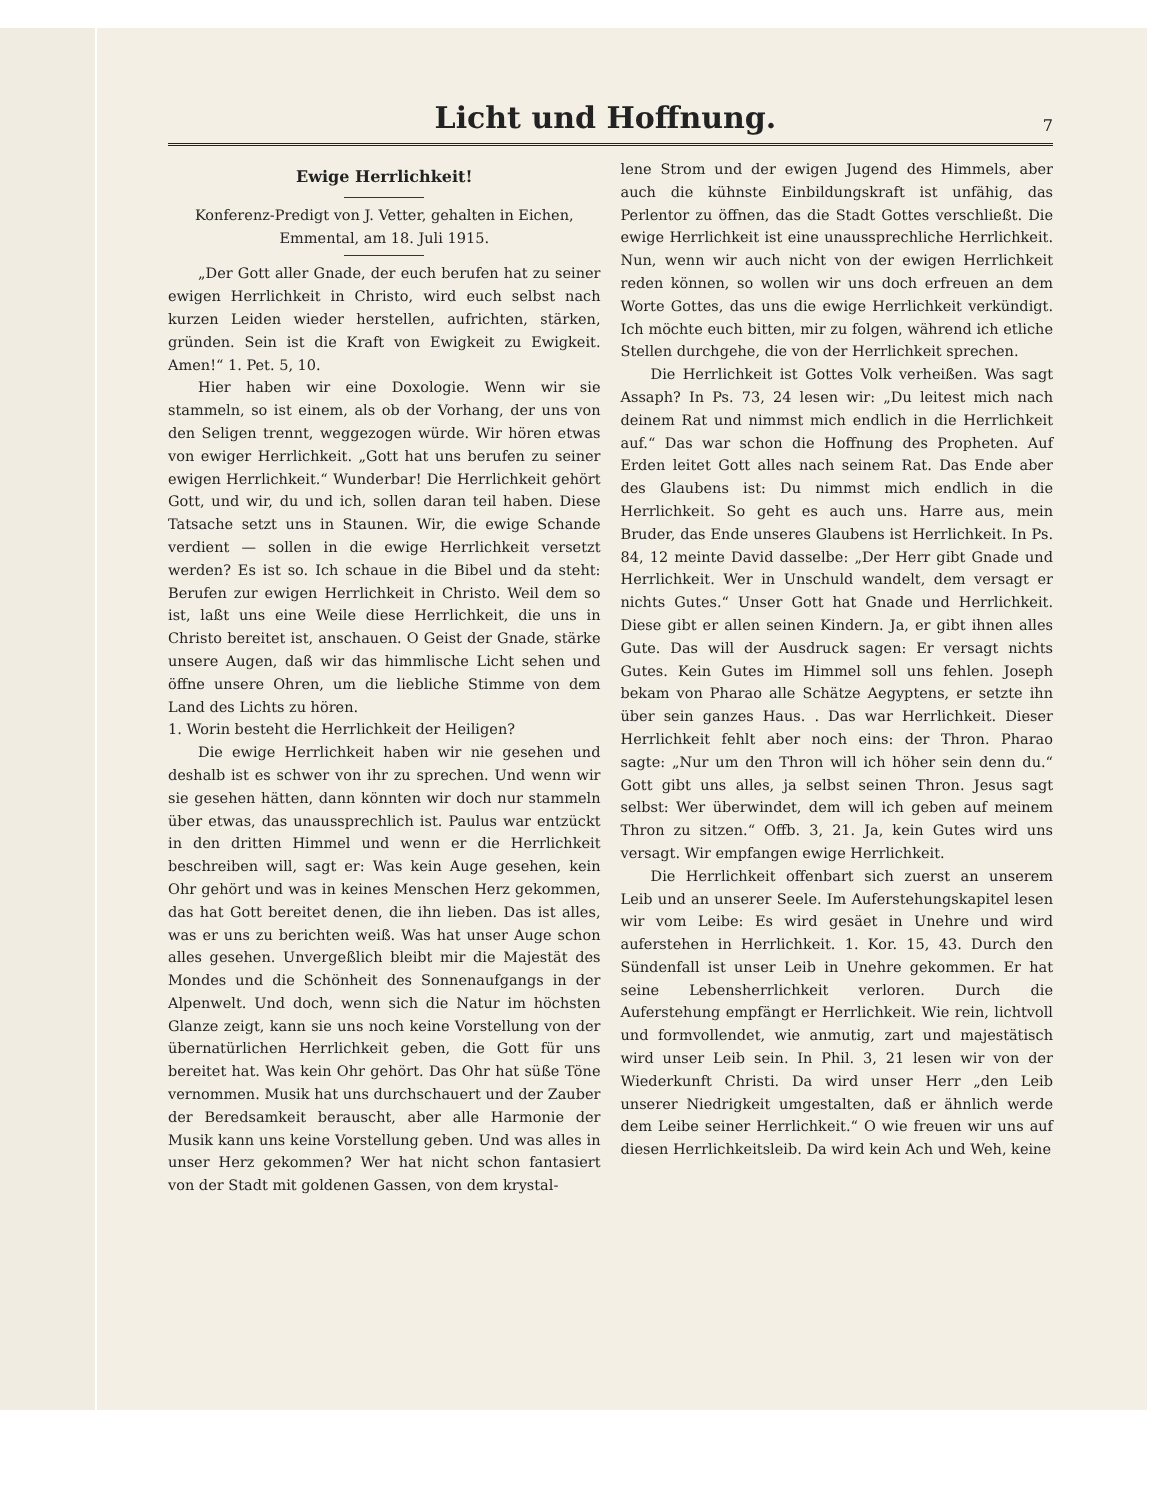Licht und Hoffnung.
7
Ewige Herrlichkeit!
Konferenz-Predigt von J. Vetter, gehalten in Eichen, Emmental, am 18. Juli 1915.
„Der Gott aller Gnade, der euch berufen hat zu seiner ewigen Herrlichkeit in Christo, wird euch selbst nach kurzen Leiden wieder herstellen, aufrichten, stärken, gründen. Sein ist die Kraft von Ewigkeit zu Ewigkeit. Amen!“ 1. Pet. 5, 10.
Hier haben wir eine Doxologie. Wenn wir sie stammeln, so ist einem, als ob der Vorhang, der uns von den Seligen trennt, weggezogen würde. Wir hören etwas von ewiger Herrlichkeit. „Gott hat uns berufen zu seiner ewigen Herrlichkeit.“ Wunderbar! Die Herrlichkeit gehört Gott, und wir, du und ich, sollen daran teil haben. Diese Tatsache setzt uns in Staunen. Wir, die ewige Schande verdient — sollen in die ewige Herrlichkeit versetzt werden? Es ist so. Ich schaue in die Bibel und da steht: Berufen zur ewigen Herrlichkeit in Christo. Weil dem so ist, laßt uns eine Weile diese Herrlichkeit, die uns in Christo bereitet ist, anschauen. O Geist der Gnade, stärke unsere Augen, daß wir das himmlische Licht sehen und öffne unsere Ohren, um die liebliche Stimme von dem Land des Lichts zu hören.
1. Worin besteht die Herrlichkeit der Heiligen?
Die ewige Herrlichkeit haben wir nie gesehen und deshalb ist es schwer von ihr zu sprechen. Und wenn wir sie gesehen hätten, dann könnten wir doch nur stammeln über etwas, das unaussprechlich ist. Paulus war entzückt in den dritten Himmel und wenn er die Herrlichkeit beschreiben will, sagt er: Was kein Auge gesehen, kein Ohr gehört und was in keines Menschen Herz gekommen, das hat Gott bereitet denen, die ihn lieben. Das ist alles, was er uns zu berichten weiß. Was hat unser Auge schon alles gesehen. Unvergeßlich bleibt mir die Majestät des Mondes und die Schönheit des Sonnenaufgangs in der Alpenwelt. Und doch, wenn sich die Natur im höchsten Glanze zeigt, kann sie uns noch keine Vorstellung von der übernatürlichen Herrlichkeit geben, die Gott für uns bereitet hat. Was kein Ohr gehört. Das Ohr hat süße Töne vernommen. Musik hat uns durchschauert und der Zauber der Beredsamkeit berauscht, aber alle Harmonie der Musik kann uns keine Vorstellung geben. Und was alles in unser Herz gekommen? Wer hat nicht schon fantasiert von der Stadt mit goldenen Gassen, von dem krystal-
lene Strom und der ewigen Jugend des Himmels, aber auch die kühnste Einbildungskraft ist unfähig, das Perlentor zu öffnen, das die Stadt Gottes verschließt. Die ewige Herrlichkeit ist eine unaussprechliche Herrlichkeit. Nun, wenn wir auch nicht von der ewigen Herrlichkeit reden können, so wollen wir uns doch erfreuen an dem Worte Gottes, das uns die ewige Herrlichkeit verkündigt. Ich möchte euch bitten, mir zu folgen, während ich etliche Stellen durchgehe, die von der Herrlichkeit sprechen.
Die Herrlichkeit ist Gottes Volk verheißen. Was sagt Assaph? In Ps. 73, 24 lesen wir: „Du leitest mich nach deinem Rat und nimmst mich endlich in die Herrlichkeit auf.“ Das war schon die Hoffnung des Propheten. Auf Erden leitet Gott alles nach seinem Rat. Das Ende aber des Glaubens ist: Du nimmst mich endlich in die Herrlichkeit. So geht es auch uns. Harre aus, mein Bruder, das Ende unseres Glaubens ist Herrlichkeit. In Ps. 84, 12 meinte David dasselbe: „Der Herr gibt Gnade und Herrlichkeit. Wer in Unschuld wandelt, dem versagt er nichts Gutes.“ Unser Gott hat Gnade und Herrlichkeit. Diese gibt er allen seinen Kindern. Ja, er gibt ihnen alles Gute. Das will der Ausdruck sagen: Er versagt nichts Gutes. Kein Gutes im Himmel soll uns fehlen. Joseph bekam von Pharao alle Schätze Aegyptens, er setzte ihn über sein ganzes Haus. . Das war Herrlichkeit. Dieser Herrlichkeit fehlt aber noch eins: der Thron. Pharao sagte: „Nur um den Thron will ich höher sein denn du.“ Gott gibt uns alles, ja selbst seinen Thron. Jesus sagt selbst: Wer überwindet, dem will ich geben auf meinem Thron zu sitzen.“ Offb. 3, 21. Ja, kein Gutes wird uns versagt. Wir empfangen ewige Herrlichkeit.
Die Herrlichkeit offenbart sich zuerst an unserem Leib und an unserer Seele. Im Auferstehungskapitel lesen wir vom Leibe: Es wird gesäet in Unehre und wird auferstehen in Herrlichkeit. 1. Kor. 15, 43. Durch den Sündenfall ist unser Leib in Unehre gekommen. Er hat seine Lebensherrlichkeit verloren. Durch die Auferstehung empfängt er Herrlichkeit. Wie rein, lichtvoll und formvollendet, wie anmutig, zart und majestätisch wird unser Leib sein. In Phil. 3, 21 lesen wir von der Wiederkunft Christi. Da wird unser Herr „den Leib unserer Niedrigkeit umgestalten, daß er ähnlich werde dem Leibe seiner Herrlichkeit.“ O wie freuen wir uns auf diesen Herrlichkeitsleib. Da wird kein Ach und Weh, keine